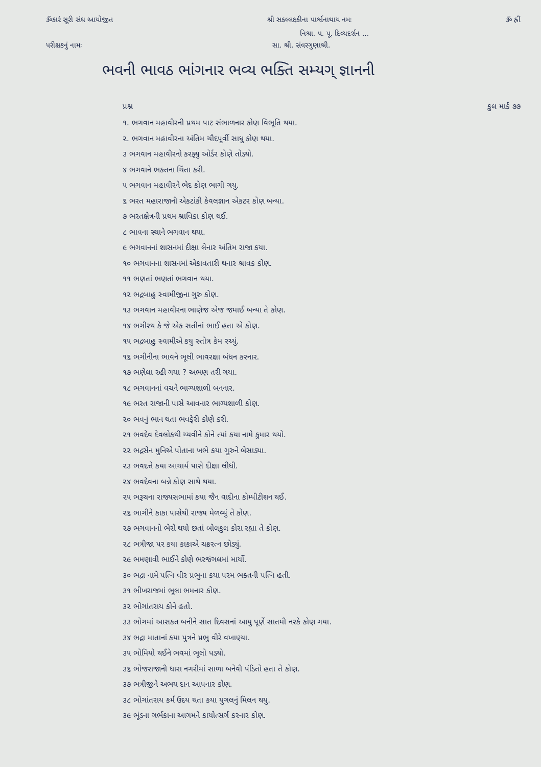ૐકારં સૂરી સંઘ આયોજીત શ્રી સકલ્લક્ષ્કીના પાર્શ્વનાથાય નમઃ ૐ હ્રીં
નિશ્રા. પ. પૂ. દિવ્યદર્શન ...
પરીક્ષકનું નામઃ સા. શ્રી. સંવરગુણાશ્રી.
ભવની ભાવઠ ભાંગનાર ભવ્ય ભક્તિ સમ્યગ્ જ્ઞાનની
પ્રશ્ન કુલ માર્ક ૭૭
૧. ભગવાન મહાવીરની પ્રથમ પાટ સંભાળનાર કોણ વિભૂતિ થયા.
૨. ભગવાન મહાવીરના અંતિમ ચૌદપૂર્વી સાધુ કોણ થયા.
૩ ભગવાન મહાવીરનો કરફ્યુ ઓર્ડર કોણે તોડ્યો.
૪ ભગવાને ભક્તના ચિંતા કરી.
૫ ભગવાન મહાવીરને ભેદ કોણ ભાગી ગયુ.
૬ ભરત મહારાજાની એકટાંકી કેવલજ્ઞાન એકટર કોણ બન્યા.
૭ ભરતક્ષેત્રની પ્રથમ શ્રાવિકા કોણ થઈ.
૮ ભાવના સ્થાને ભગવાન થયા.
૯ ભગવાનનાં શાસનમાં દીક્ષા લેનાર અંતિમ રાજા કયા.
૧૦ ભગવાનના શાસનમાં એકાવતારી થનાર શ્રાવક કોણ.
૧૧ ભણતાં ભણતાં ભગવાન થયા.
૧૨ ભદ્રબાહુ સ્વામીજીના ગુરુ કોણ.
૧૩ ભગવાન મહાવીરના ભાણેજ એજ જમાઈ બન્યા તે કોણ.
૧૪ ભગીરથ કે જે એક સતીનાં ભાઈ હતા એ કોણ.
૧૫ ભદ્રબાહુ સ્વામીએ કયુ સ્તોત્ર કેમ રચ્યું.
૧૬ ભગીનીના ભાવને ભૂલી ભાવરક્ષા બંધન કરનાર.
૧૭ ભણેલા રહી ગયા ? અભણ તરી ગયા.
૧૮ ભગવાનનાં વચને ભાગ્યશાળી બનનાર.
૧૯ ભરત રાજાની પાસે આવનાર ભાગ્યશાળી કોણ.
૨૦ ભવનું ભાન થતા ભવફેરી કોણે કરી.
૨૧ ભવદેવ દેવલોકથી ચ્યવીને કોને ત્યાં કયા નામે કુમાર થયો.
૨૨ ભદ્રસેન મુનિએ પોતાના ખભે કયા ગુરુને બેસાડ્યા.
૨૩ ભવદત્તે કયા આચાર્ય પાસે દીક્ષા લીધી.
૨૪ ભવદેવના બન્ને કોણ સાથે થયા.
૨૫ ભરૂચના રાજ્યસભામાં કયા જૈન વાદીના કોમ્પીટીશન થઈ.
૨૬ ભાગીને કાકા પાસેથી રાજ્ય મેળવ્યું તે કોણ.
૨૭ ભગવાનનો ભેરો થયો છતાં બોલકુલ કોરા રહ્યા તે કોણ.
૨૮ ભત્રીજા પર કયા કાકાએ ચક્રરત્ન છોડ્યું.
૨૯ ભમણાવી ભાઈને કોણે ભરજંગલમાં માર્યો.
૩૦ ભદ્રા નામે પત્નિ વીર પ્રભુના કયા પરમ ભક્તની પત્નિ હતી.
૩૧ ભીખરાજમાં ભૂલા ભમનાર કોણ.
૩૨ ભોગાંતરાય કોને હતો.
૩૩ ભોગમાં આસક્ત બનીને સાત દિવસનાં આયુ પૂર્ણે સાતમી નરકે કોણ ગયા.
૩૪ ભદ્રા માતાનાં કયા પુત્રને પ્રભુ વીરે વખાણ્યા.
૩૫ ભોમિયો થઈને ભવમાં ભૂલો પડ્યો.
૩૬ ભોજરાજાની ધારા નગરીમાં સાળા બનેવી પંડિતો હતા તે કોણ.
૩૭ ભત્રીજીને અભય દાન આપનાર કોણ.
૩૮ ભોગાંતરાય કર્મ ઉદય થતા કયા યુગલનું મિલન થયુ.
૩૯ ભૂંડના ગર્ભકાના આગમને કાયોત્સર્ગ કરનાર કોણ.